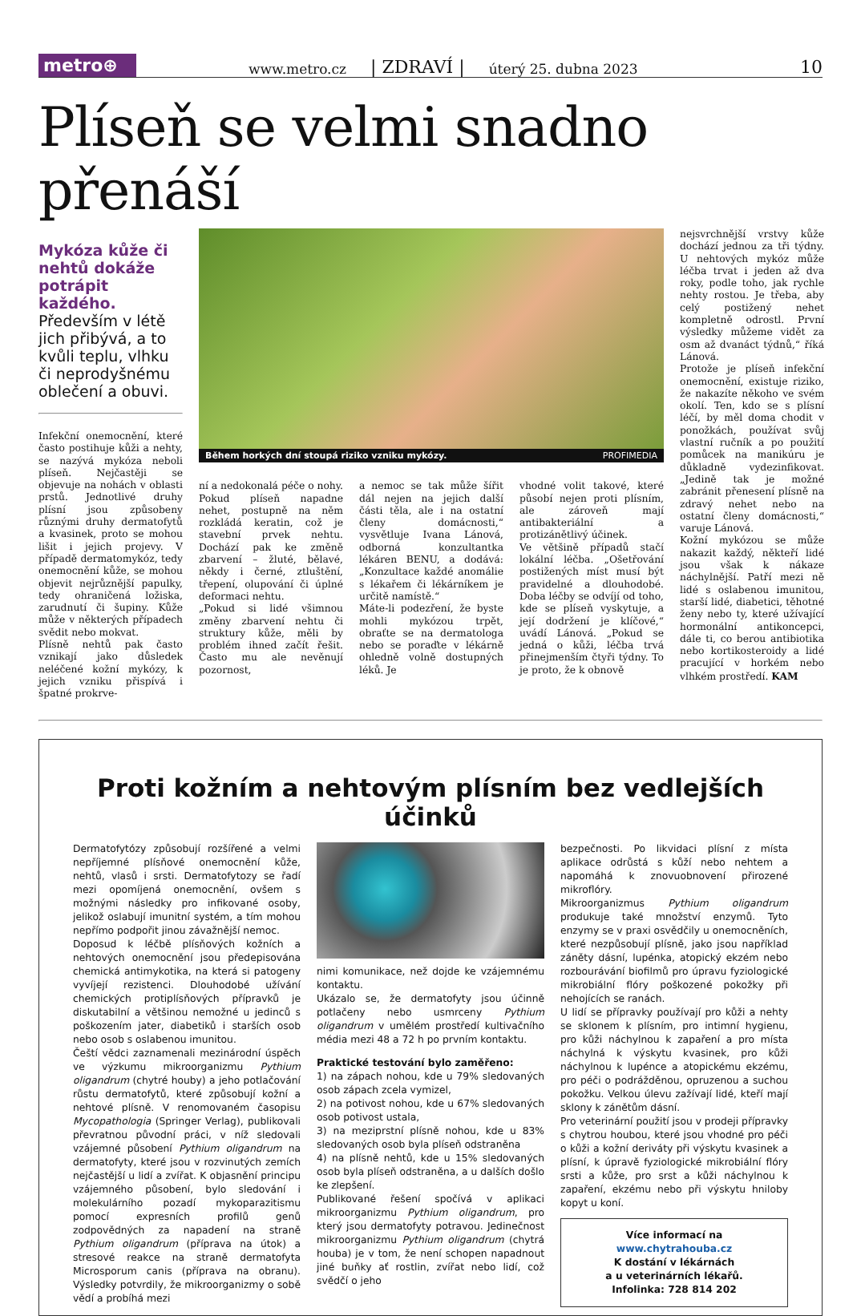metro⊕ www.metro.cz | ZDRAVÍ | úterý 25. dubna 2023 10
Plíseň se velmi snadno přenáší
Mykóza kůže či nehtů dokáže potrápit každého. Především v létě jich přibývá, a to kvůli teplu, vlhku či neprodyšnému oblečení a obuvi.
Infekční onemocnění, které často postihuje kůži a nehty, se nazývá mykóza neboli plíseň. Nejčastěji se objevuje na nohách v oblasti prstů. Jednotlivé druhy plísní jsou způsobeny různými druhy dermatofytů a kvasinek, proto se mohou lišit i jejich projevy. V případě dermatomykóz, tedy onemocnění kůže, se mohou objevit nejrůznější papulky, tedy ohraničená ložiska, zarudnutí či šupiny. Kůže může v některých případech svědit nebo mokvat.
Plísně nehtů pak často vznikají jako důsledek neléčené kožní mykózy, k jejich vzniku přispívá i špatné prokrve-
Během horkých dní stoupá riziko vzniku mykózy. PROFIMEDIA
ní a nedokonalá péče o nohy. Pokud plíseň napadne nehet, postupně na něm rozkládá keratin, což je stavební prvek nehtu. Dochází pak ke změně zbarvení – žluté, bělavé, někdy i černé, ztluštění, třepení, olupování či úplné deformaci nehtu.
„Pokud si lidé všimnou změny zbarvení nehtu či struktury kůže, měli by problém ihned začít řešit. Často mu ale nevěnují pozornost,
a nemoc se tak může šířit dál nejen na jejich další části těla, ale i na ostatní členy domácnosti,“ vysvětluje Ivana Lánová, odborná konzultantka lékáren BENU, a dodává: „Konzultace každé anomálie s lékařem či lékárníkem je určitě namístě.“
Máte-li podezření, že byste mohli mykózou trpět, obraťte se na dermatologa nebo se poraďte v lékárně ohledně volně dostupných léků. Je
vhodné volit takové, které působí nejen proti plísním, ale zároveň mají antibakteriální a protizánětlivý účinek.
Ve většině případů stačí lokální léčba. „Ošetřování postižených míst musí být pravidelné a dlouhodobé. Doba léčby se odvíjí od toho, kde se plíseň vyskytuje, a její dodržení je klíčové,“ uvádí Lánová. „Pokud se jedná o kůži, léčba trvá přinejmenším čtyři týdny. To je proto, že k obnově
nejsvrchnější vrstvy kůže dochází jednou za tři týdny. U nehtových mykóz může léčba trvat i jeden až dva roky, podle toho, jak rychle nehty rostou. Je třeba, aby celý postižený nehet kompletně odrostl. První výsledky můžeme vidět za osm až dvanáct týdnů,“ říká Lánová.
Protože je plíseň infekční onemocnění, existuje riziko, že nakazíte někoho ve svém okolí. Ten, kdo se s plísní léčí, by měl doma chodit v ponožkách, používat svůj vlastní ručník a po použití pomůcek na manikúru je důkladně vydezinfikovat. „Jedině tak je možné zabránit přenesení plísně na zdravý nehet nebo na ostatní členy domácnosti,“ varuje Lánová.
Kožní mykózou se může nakazit každý, někteří lidé jsou však k nákaze náchylnější. Patří mezi ně lidé s oslabenou imunitou, starší lidé, diabetici, těhotné ženy nebo ty, které užívající hormonální antikoncepci, dále ti, co berou antibiotika nebo kortikosteroidy a lidé pracující v horkém nebo vlhkém prostředí. KAM
Proti kožním a nehtovým plísním bez vedlejších účinků
Dermatofytózy způsobují rozšířené a velmi nepříjemné plísňové onemocnění kůže, nehtů, vlasů i srsti. Dermatofytozy se řadí mezi opomíjená onemocnění, ovšem s možnými následky pro infikované osoby, jelikož oslabují imunitní systém, a tím mohou nepřímo podpořit jinou závažnější nemoc.
Doposud k léčbě plísňových kožních a nehtových onemocnění jsou předepisována chemická antimykotika, na která si patogeny vyvíjejí rezistenci. Dlouhodobé užívání chemických protiplísňových přípravků je diskutabilní a většinou nemožné u jedinců s poškozením jater, diabetiků i starších osob nebo osob s oslabenou imunitou.
Čeští vědci zaznamenali mezinárodní úspěch ve výzkumu mikroorganizmu Pythium oligandrum (chytré houby) a jeho potlačování růstu dermatofytů, které způsobují kožní a nehtové plísně. V renomovaném časopisu Mycopathologia (Springer Verlag), publikovali převratnou původní práci, v níž sledovali vzájemné působení Pythium oligandrum na dermatofyty, které jsou v rozvinutých zemích nejčastější u lidí a zvířat. K objasnění principu vzájemného působení, bylo sledování i molekulárního pozadí mykoparazitismu pomocí expresních profilů genů zodpovědných za napadení na straně Pythium oligandrum (příprava na útok) a stresové reakce na straně dermatofyta Microsporum canis (příprava na obranu). Výsledky potvrdily, že mikroorganizmy o sobě vědí a probíhá mezi
nimi komunikace, než dojde ke vzájemnému kontaktu.
Ukázalo se, že dermatofyty jsou účinně potlačeny nebo usmrceny Pythium oligandrum v umělém prostředí kultivačního média mezi 48 a 72 h po prvním kontaktu.
Praktické testování bylo zaměřeno:
1) na zápach nohou, kde u 79% sledovaných osob zápach zcela vymizel,
2) na potivost nohou, kde u 67% sledovaných osob potivost ustala,
3) na meziprstní plísně nohou, kde u 83% sledovaných osob byla plíseň odstraněna
4) na plísně nehtů, kde u 15% sledovaných osob byla plíseň odstraněna, a u dalších došlo ke zlepšení.
Publikované řešení spočívá v aplikaci mikroorganizmu Pythium oligandrum, pro který jsou dermatofyty potravou. Jedinečnost mikroorganizmu Pythium oligandrum (chytrá houba) je v tom, že není schopen napadnout jiné buňky ať rostlin, zvířat nebo lidí, což svědčí o jeho
bezpečnosti. Po likvidaci plísní z místa aplikace odrůstá s kůží nebo nehtem a napomáhá k znovuobnovení přirozené mikroflóry.
Mikroorganizmus Pythium oligandrum produkuje také množství enzymů. Tyto enzymy se v praxi osvědčily u onemocněních, které nezpůsobují plísně, jako jsou například záněty dásní, lupénka, atopický ekzém nebo rozbourávání biofilmů pro úpravu fyziologické mikrobiální flóry poškozené pokožky při nehojících se ranách.
U lidí se přípravky používají pro kůži a nehty se sklonem k plísním, pro intimní hygienu, pro kůži náchylnou k zapaření a pro místa náchylná k výskytu kvasinek, pro kůži náchylnou k lupénce a atopickému ekzému, pro péči o podrážděnou, opruzenou a suchou pokožku. Velkou úlevu zažívají lidé, kteří mají sklony k zánětům dásní.
Pro veterinární použití jsou v prodeji přípravky s chytrou houbou, které jsou vhodné pro péči o kůži a kožní deriváty při výskytu kvasinek a plísní, k úpravě fyziologické mikrobiální flóry srsti a kůže, pro srst a kůži náchylnou k zapaření, ekzému nebo při výskytu hniloby kopyt u koní.
Více informací na www.chytrahouba.cz
K dostání v lékárnách
a u veterinárních lékařů.
Infolinka: 728 814 202